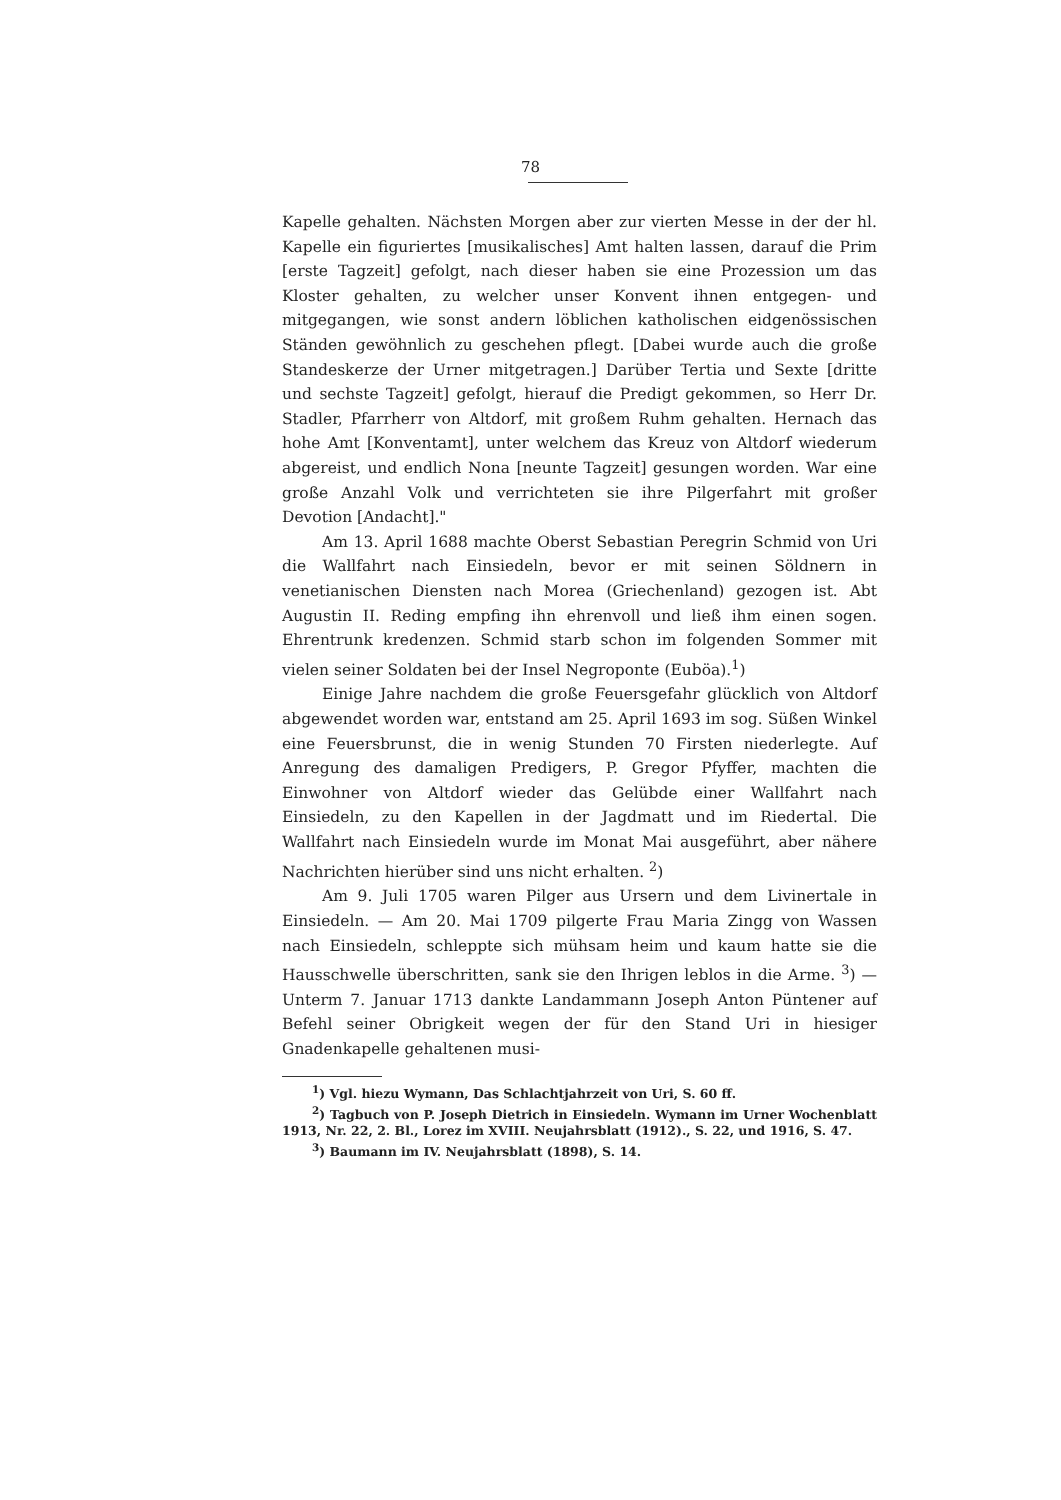78
Kapelle gehalten. Nächsten Morgen aber zur vierten Messe in der der hl. Kapelle ein figuriertes [musikalisches] Amt halten lassen, darauf die Prim [erste Tagzeit] gefolgt, nach dieser haben sie eine Prozession um das Kloster gehalten, zu welcher unser Konvent ihnen entgegen- und mitgegangen, wie sonst andern löblichen katholischen eidgenössischen Ständen gewöhnlich zu geschehen pflegt. [Dabei wurde auch die große Standeskerze der Urner mitgetragen.] Darüber Tertia und Sexte [dritte und sechste Tagzeit] gefolgt, hierauf die Predigt gekommen, so Herr Dr. Stadler, Pfarrherr von Altdorf, mit großem Ruhm gehalten. Hernach das hohe Amt [Konventamt], unter welchem das Kreuz von Altdorf wiederum abgereist, und endlich Nona [neunte Tagzeit] gesungen worden. War eine große Anzahl Volk und verrichteten sie ihre Pilgerfahrt mit großer Devotion [Andacht]."
Am 13. April 1688 machte Oberst Sebastian Peregrin Schmid von Uri die Wallfahrt nach Einsiedeln, bevor er mit seinen Söldnern in venetianischen Diensten nach Morea (Griechenland) gezogen ist. Abt Augustin II. Reding empfing ihn ehrenvoll und ließ ihm einen sogen. Ehrentrunk kredenzen. Schmid starb schon im folgenden Sommer mit vielen seiner Soldaten bei der Insel Negroponte (Euböa).<sup>1</sup>)
Einige Jahre nachdem die große Feuersgefahr glücklich von Altdorf abgewendet worden war, entstand am 25. April 1693 im sog. Süßen Winkel eine Feuersbrunst, die in wenig Stunden 70 Firsten niederlegte. Auf Anregung des damaligen Predigers, P. Gregor Pfyffer, machten die Einwohner von Altdorf wieder das Gelübde einer Wallfahrt nach Einsiedeln, zu den Kapellen in der Jagdmatt und im Riedertal. Die Wallfahrt nach Einsiedeln wurde im Monat Mai ausgeführt, aber nähere Nachrichten hierüber sind uns nicht erhalten. <sup>2</sup>)
Am 9. Juli 1705 waren Pilger aus Ursern und dem Livinertale in Einsiedeln. — Am 20. Mai 1709 pilgerte Frau Maria Zingg von Wassen nach Einsiedeln, schleppte sich mühsam heim und kaum hatte sie die Hausschwelle überschritten, sank sie den Ihrigen leblos in die Arme. <sup>3</sup>) — Unterm 7. Januar 1713 dankte Landammann Joseph Anton Püntener auf Befehl seiner Obrigkeit wegen der für den Stand Uri in hiesiger Gnadenkapelle gehaltenen musi-
<sup>1</sup>) Vgl. hiezu Wymann, Das Schlachtjahrzeit von Uri, S. 60 ff.
<sup>2</sup>) Tagbuch von P. Joseph Dietrich in Einsiedeln. Wymann im Urner Wochenblatt 1913, Nr. 22, 2. Bl., Lorez im XVIII. Neujahrsblatt (1912)., S. 22, und 1916, S. 47.
<sup>3</sup>) Baumann im IV. Neujahrsblatt (1898), S. 14.